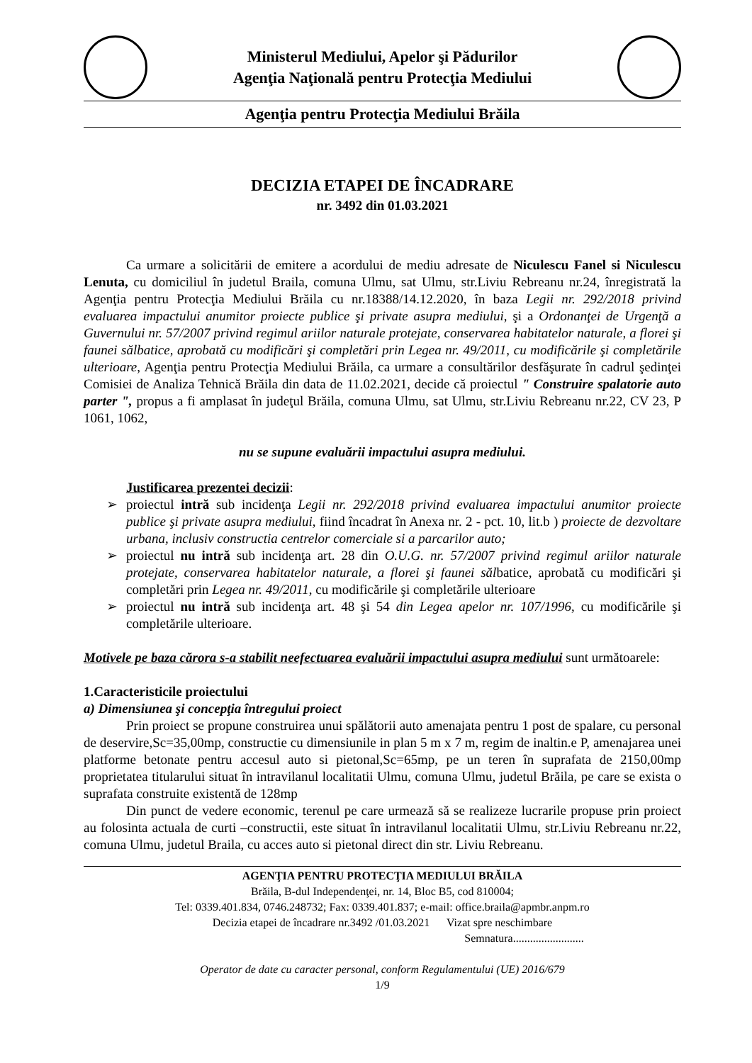Ministerul Mediului, Apelor şi Pădurilor
Agenţia Naţională pentru Protecţia Mediului
Agenţia pentru Protecţia Mediului Brăila
DECIZIA ETAPEI DE ÎNCADRARE
nr. 3492 din 01.03.2021
Ca urmare a solicitării de emitere a acordului de mediu adresate de Niculescu Fanel si Niculescu Lenuta, cu domiciliul în judetul Braila, comuna Ulmu, sat Ulmu, str.Liviu Rebreanu nr.24, înregistrată la Agenţia pentru Protecţia Mediului Brăila cu nr.18388/14.12.2020, în baza Legii nr. 292/2018 privind evaluarea impactului anumitor proiecte publice şi private asupra mediului, şi a Ordonanţei de Urgenţă a Guvernului nr. 57/2007 privind regimul ariilor naturale protejate, conservarea habitatelor naturale, a florei şi faunei sălbatice, aprobată cu modificări şi completări prin Legea nr. 49/2011, cu modificările şi completările ulterioare, Agenţia pentru Protecţia Mediului Brăila, ca urmare a consultărilor desfăşurate în cadrul şedinţei Comisiei de Analiza Tehnică Brăila din data de 11.02.2021, decide că proiectul " Construire spalatorie auto parter ", propus a fi amplasat în judeţul Brăila, comuna Ulmu, sat Ulmu, str.Liviu Rebreanu nr.22, CV 23, P 1061, 1062,
nu se supune evaluării impactului asupra mediului.
Justificarea prezentei decizii:
➢ proiectul intră sub incidenţa Legii nr. 292/2018 privind evaluarea impactului anumitor proiecte publice şi private asupra mediului, fiind încadrat în Anexa nr. 2 - pct. 10, lit.b ) proiecte de dezvoltare urbana, inclusiv constructia centrelor comerciale si a parcarilor auto;
➢ proiectul nu intră sub incidenţa art. 28 din O.U.G. nr. 57/2007 privind regimul ariilor naturale protejate, conservarea habitatelor naturale, a florei şi faunei sălbatice, aprobată cu modificări şi completări prin Legea nr. 49/2011, cu modificările şi completările ulterioare
➢ proiectul nu intră sub incidenţa art. 48 şi 54 din Legea apelor nr. 107/1996, cu modificările şi completările ulterioare.
Motivele pe baza cărora s-a stabilit neefectuarea evaluării impactului asupra mediului sunt următoarele:
1.Caracteristicile proiectului
a) Dimensiunea şi concepţia întregului proiect
Prin proiect se propune construirea unui spălătorii auto amenajata pentru 1 post de spalare, cu personal de deservire,Sc=35,00mp, constructie cu dimensiunile in plan 5 m x 7 m, regim de inaltin.e P, amenajarea unei platforme betonate pentru accesul auto si pietonal,Sc=65mp, pe un teren în suprafata de 2150,00mp proprietatea titularului situat în intravilanul localitatii Ulmu, comuna Ulmu, judetul Brăila, pe care se exista o suprafata construite existentă de 128mp
Din punct de vedere economic, terenul pe care urmează să se realizeze lucrarile propuse prin proiect au folosinta actuala de curti –constructii, este situat în intravilanul localitatii Ulmu, str.Liviu Rebreanu nr.22, comuna Ulmu, judetul Braila, cu acces auto si pietonal direct din str. Liviu Rebreanu.
AGENŢIA PENTRU PROTECŢIA MEDIULUI BRĂILA
Brăila, B-dul Independenţei, nr. 14, Bloc B5, cod 810004;
Tel: 0339.401.834, 0746.248732; Fax: 0339.401.837; e-mail: office.braila@apmbr.anpm.ro
Decizia etapei de încadrare nr.3492 /01.03.2021 Vizat spre neschimbare
Semnatura.........................
Operator de date cu caracter personal, conform Regulamentului (UE) 2016/679
1/9